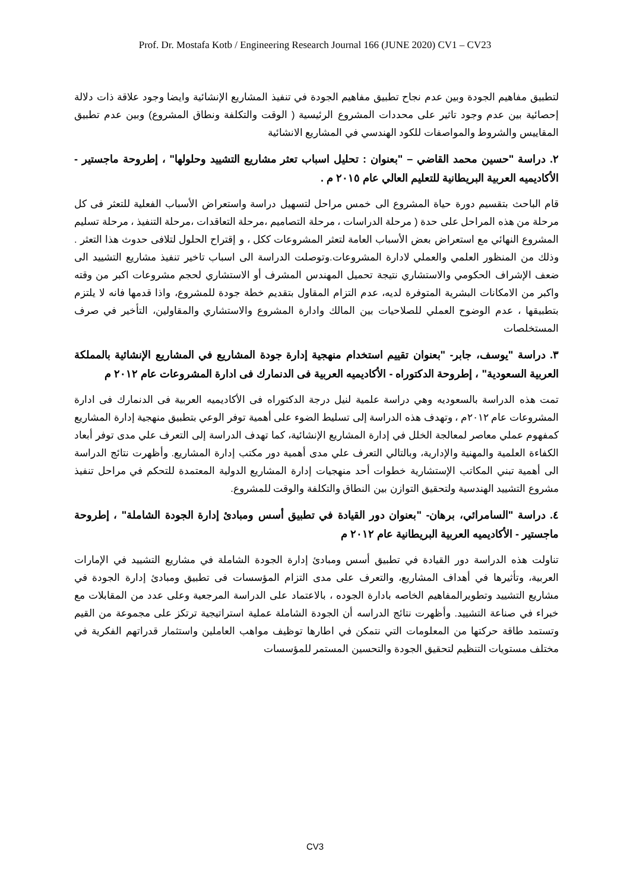Prof. Dr. Mostafa Kotb / Engineering Research Journal 166 (JUNE 2020) CV1 – CV23
لتطبيق مفاهيم الجودة وبين عدم نجاح تطبيق مفاهيم الجودة في تنفيذ المشاريع الإنشائية وايضا وجود علاقة ذات دلالة إحصائية بين عدم وجود تاثير على محددات المشروع الرئيسية ( الوقت والتكلفة ونطاق المشروع) وبين عدم تطبيق المقاييس والشروط والمواصفات للكود الهندسي في المشاريع الانشائية
٢. دراسة "حسين محمد القاضي – "بعنوان : تحليل اسباب تعثر مشاريع التشييد وحلولها" ، إطروحة ماجستير - الأكاديميه العربية البريطانية للتعليم العالي عام ٢٠١٥ م .
قام الباحث بتقسيم دورة حياة المشروع الى خمس مراحل لتسهيل دراسة واستعراض الأسباب الفعلية للتعثر فى كل مرحلة من هذه المراحل على حدة ( مرحلة الدراسات ، مرحلة التصاميم ،مرحلة التعاقدات ،مرحلة التنفيذ ، مرحلة تسليم المشروع النهائي مع استعراض بعض الأسباب العامة لتعثر المشروعات ككل ، و إقتراح الحلول لتلافى حدوث هذا التعثر . وذلك من المنظور العلمي والعملي لادارة المشروعات.وتوصلت الدراسة الى اسباب تاخير تنفيذ مشاريع التشييد الى ضعف الإشراف الحكومي والاستشاري نتيجة تحميل المهندس المشرف أو الاستشاري لحجم مشروعات اكبر من وقته واكبر من الامكانات البشرية المتوفرة لديه، عدم التزام المقاول بتقديم خطة جودة للمشروع، واذا قدمها فانه لا يلتزم بتطبيقها ، عدم الوضوح العملي للصلاحيات بين المالك وادارة المشروع والاستشاري والمقاولين، التأخير في صرف المستخلصات
٣. دراسة "يوسف، جابر- "بعنوان تقييم استخدام منهجية إدارة جودة المشاريع في المشاريع الإنشائية بالمملكة العربية السعودية" ، إطروحة الدكتوراه - الأكاديميه العربية فى الدنمارك فى ادارة المشروعات عام ٢٠١٢ م
تمت هذه الدراسة بالسعوديه وهي دراسة علمية لنيل درجة الدكتوراه فى الأكاديميه العربية فى الدنمارك فى ادارة المشروعات عام ٢٠١٢م ، وتهدف هذه الدراسة إلى تسليط الضوء على أهمية توفر الوعي بتطبيق منهجية إدارة المشاريع كمفهوم عملي معاصر لمعالجة الخلل في إدارة المشاريع الإنشائية، كما تهدف الدراسة إلى التعرف علي مدى توفر أبعاد الكفاءة العلمية والمهنية والإدارية، وبالتالي التعرف علي مدى أهمية دور مكتب إدارة المشاريع. وأظهرت نتائج الدراسة الى أهمية تبني المكاتب الإستشارية خطوات أحد منهجيات إدارة المشاريع الدولية المعتمدة للتحكم في مراحل تنفيذ مشروع التشييد الهندسية ولتحقيق التوازن بين النطاق والتكلفة والوقت للمشروع.
٤. دراسة "السامرائي، برهان- "بعنوان دور القيادة في تطبيق أسس ومبادئ إدارة الجودة الشاملة" ، إطروحة ماجستير - الأكاديميه العربية البريطانية عام ٢٠١٢ م
تناولت هذه الدراسة دور القيادة في تطبيق أسس ومبادئ إدارة الجودة الشاملة في مشاريع التشييد في الإمارات العربية، وتأثيرها في أهداف المشاريع، والتعرف على مدى التزام المؤسسات فى تطبيق ومبادئ إدارة الجودة في مشاريع التشييد وتطويرالمفاهيم الخاصه بادارة الجوده ، بالاعتماد على الدراسة المرجعية وعلى عدد من المقابلات مع خبراء في صناعة التشييد. وأظهرت نتائج الدراسه أن الجودة الشاملة عملية استراتيجية ترتكز على مجموعة من القيم وتستمد طاقة حركتها من المعلومات التي نتمكن في اطارها توظيف مواهب العاملين واستثمار قدراتهم الفكرية في مختلف مستويات التنظيم لتحقيق الجودة والتحسين المستمر للمؤسسات
CV3